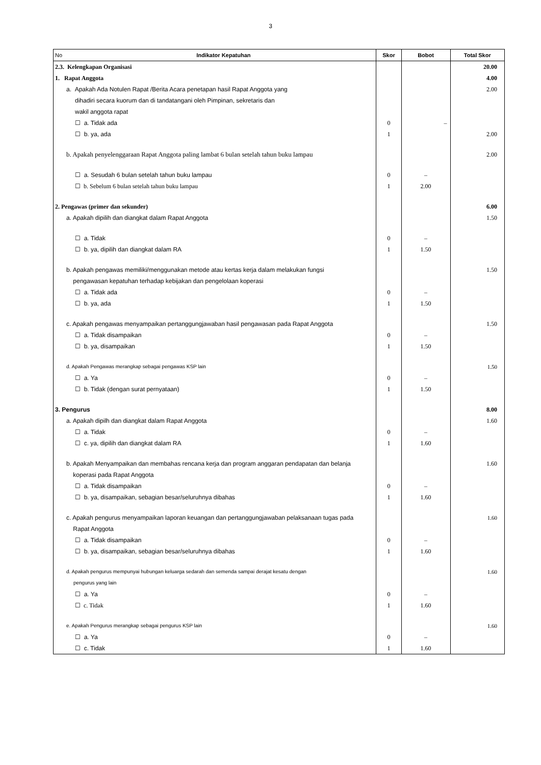3
| No Indikator Kepatuhan | Skor | Bobot | Total Skor |
| --- | --- | --- | --- |
| 2.3. Kelengkapan Organisasi | | | 20.00 |
| 1. Rapat Anggota | | | 4.00 |
| a. Apakah Ada Notulen Rapat /Berita Acara penetapan hasil Rapat Anggota yang | | | 2.00 |
| dihadiri secara kuorum dan di tandatangani oleh Pimpinan, sekretaris dan | | | |
| wakil anggota rapat | | | |
| ☐ a. Tidak ada | 0 | – | |
| ☐ b. ya, ada | 1 | | 2.00 |
| b. Apakah penyelenggaraan Rapat Anggota paling lambat 6 bulan setelah tahun buku lampau | | | 2.00 |
| ☐ a. Sesudah 6 bulan setelah tahun buku lampau | 0 | – | |
| ☐ b. Sebelum 6 bulan setelah tahun buku lampau | 1 | 2.00 | |
| 2. Pengawas (primer dan sekunder) | | | 6.00 |
| a. Apakah dipilih dan diangkat dalam Rapat Anggota | | | 1.50 |
| ☐ a. Tidak | 0 | – | |
| ☐ b. ya, dipilih dan diangkat dalam RA | 1 | 1.50 | |
| b. Apakah pengawas memiliki/menggunakan metode atau kertas kerja dalam melakukan fungsi pengawasan kepatuhan terhadap kebijakan dan pengelolaan koperasi | | | 1.50 |
| ☐ a. Tidak ada | 0 | – | |
| ☐ b. ya, ada | 1 | 1.50 | |
| c. Apakah pengawas menyampaikan pertanggungjawaban hasil pengawasan pada Rapat Anggota | | | 1.50 |
| ☐ a. Tidak disampaikan | 0 | – | |
| ☐ b. ya, disampaikan | 1 | 1.50 | |
| d. Apakah Pengawas merangkap sebagai pengawas KSP lain | | | 1.50 |
| ☐ a. Ya | 0 | – | |
| ☐ b. Tidak (dengan surat pernyataan) | 1 | 1.50 | |
| 3. Pengurus | | | 8.00 |
| a. Apakah dipilh dan diangkat dalam Rapat Anggota | | | 1.60 |
| ☐ a. Tidak | 0 | – | |
| ☐ c. ya, dipilih dan diangkat dalam RA | 1 | 1.60 | |
| b. Apakah Menyampaikan dan membahas rencana kerja dan program anggaran pendapatan dan belanja koperasi pada Rapat Anggota | | | 1.60 |
| ☐ a. Tidak disampaikan | 0 | – | |
| ☐ b. ya, disampaikan, sebagian besar/seluruhnya dibahas | 1 | 1.60 | |
| c. Apakah pengurus menyampaikan laporan keuangan dan pertanggungjawaban pelaksanaan tugas pada Rapat Anggota | | | 1.60 |
| ☐ a. Tidak disampaikan | 0 | – | |
| ☐ b. ya, disampaikan, sebagian besar/seluruhnya dibahas | 1 | 1.60 | |
| d. Apakah pengurus mempunyai hubungan keluarga sedarah dan semenda sampai derajat kesatu dengan pengurus yang lain | | | 1.60 |
| ☐ a. Ya | 0 | – | |
| ☐ c. Tidak | 1 | 1.60 | |
| e. Apakah Pengurus merangkap sebagai pengurus KSP lain | | | 1.60 |
| ☐ a. Ya | 0 | – | |
| ☐ c. Tidak | 1 | 1.60 | |